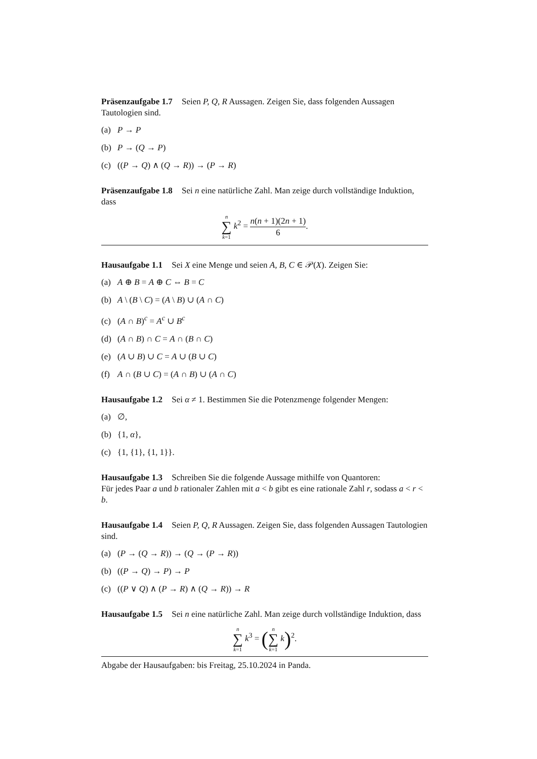Präsenzaufgabe 1.7 Seien P, Q, R Aussagen. Zeigen Sie, dass folgenden Aussagen Tautologien sind.
(a) P → P
(b) P → (Q → P)
(c) ((P → Q) ∧ (Q → R)) → (P → R)
Präsenzaufgabe 1.8 Sei n eine natürliche Zahl. Man zeige durch vollständige Induktion, dass
n
∑
k=1 k<sup>2</sup> = n(n + 1)(2n + 1) 6.
Hausaufgabe 1.1 Sei X eine Menge und seien A, B, C ∈ 𝒫(X). Zeigen Sie:
(a) A ⊕ B = A ⊕ C ⇔ B = C
(b) A \ (B \ C) = (A \ B) ∪ (A ∩ C)
(c) (A ∩ B)<sup>c</sup> = A<sup>c</sup> ∪ B<sup>c</sup>
(d) (A ∩ B) ∩ C = A ∩ (B ∩ C)
(e) (A ∪ B) ∪ C = A ∪ (B ∪ C)
(f) A ∩ (B ∪ C) = (A ∩ B) ∪ (A ∩ C)
Hausaufgabe 1.2 Sei α ≠ 1. Bestimmen Sie die Potenzmenge folgender Mengen:
(a) ∅,
(b) {1, α},
(c) {1, {1}, {1, 1}}.
Hausaufgabe 1.3 Schreiben Sie die folgende Aussage mithilfe von Quantoren:
Für jedes Paar a und b rationaler Zahlen mit a < b gibt es eine rationale Zahl r, sodass a < r < b.
Hausaufgabe 1.4 Seien P, Q, R Aussagen. Zeigen Sie, dass folgenden Aussagen Tautologien sind.
(a) (P → (Q → R)) → (Q → (P → R))
(b) ((P → Q) → P) → P
(c) ((P ∨ Q) ∧ (P → R) ∧ (Q → R)) → R
Hausaufgabe 1.5 Sei n eine natürliche Zahl. Man zeige durch vollständige Induktion, dass
n
∑
k=1 k<sup>3</sup> = (n
∑
k=1 k)<sup>2</sup>.
Abgabe der Hausaufgaben: bis Freitag, 25.10.2024 in Panda.